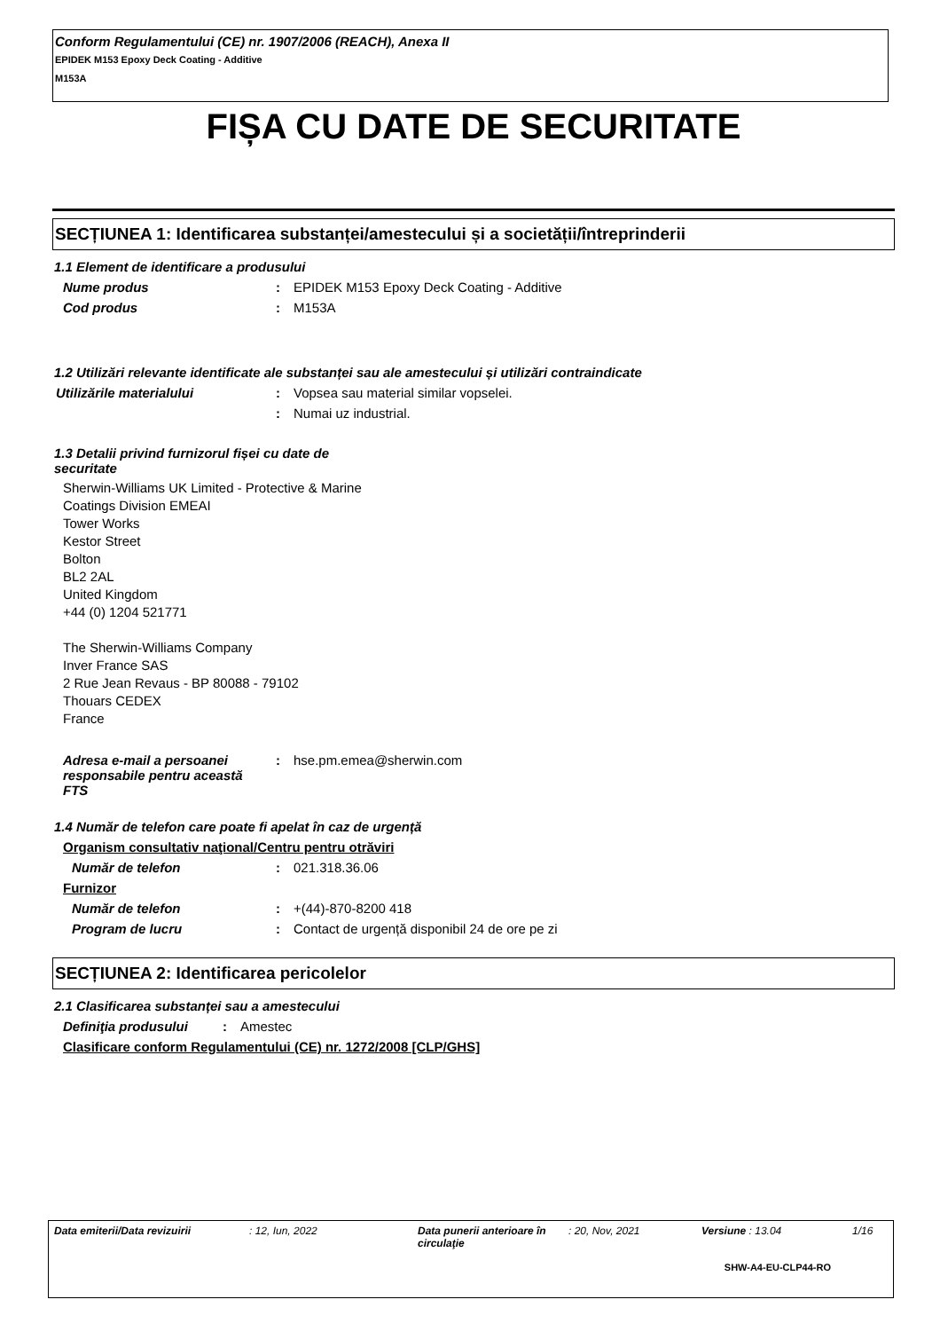Conform Regulamentului (CE) nr. 1907/2006 (REACH), Anexa II
EPIDEK M153 Epoxy Deck Coating - Additive
M153A
FIȘA CU DATE DE SECURITATE
SECȚIUNEA 1: Identificarea substanței/amestecului și a societății/întreprinderii
1.1 Element de identificare a produsului
Nume produs: EPIDEK M153 Epoxy Deck Coating - Additive
Cod produs: M153A
1.2 Utilizări relevante identificate ale substanței sau ale amestecului și utilizări contraindicate
Utilizările materialului: Vopsea sau material similar vopselei.
: Numai uz industrial.
1.3 Detalii privind furnizorul fișei cu date de securitate
Sherwin-Williams UK Limited - Protective & Marine
Coatings Division EMEAI
Tower Works
Kestor Street
Bolton
BL2 2AL
United Kingdom
+44 (0) 1204 521771
The Sherwin-Williams Company
Inver France SAS
2 Rue Jean Revaus - BP 80088 - 79102
Thouars CEDEX
France
Adresa e-mail a persoanei responsabile pentru această FTS: hse.pm.emea@sherwin.com
1.4 Număr de telefon care poate fi apelat în caz de urgență
Organism consultativ naţional/Centru pentru otrăviri
Număr de telefon: 021.318.36.06
Furnizor
Număr de telefon: +(44)-870-8200 418
Program de lucru: Contact de urgență disponibil 24 de ore pe zi
SECȚIUNEA 2: Identificarea pericolelor
2.1 Clasificarea substanței sau a amestecului
Definiţia produsului: Amestec
Clasificare conform Regulamentului (CE) nr. 1272/2008 [CLP/GHS]
Data emiterii/Data revizuirii: 12, Iun, 2022 Data punerii anterioare în circulaţie: 20, Nov, 2021 Versiune : 13.04 1/16
SHW-A4-EU-CLP44-RO